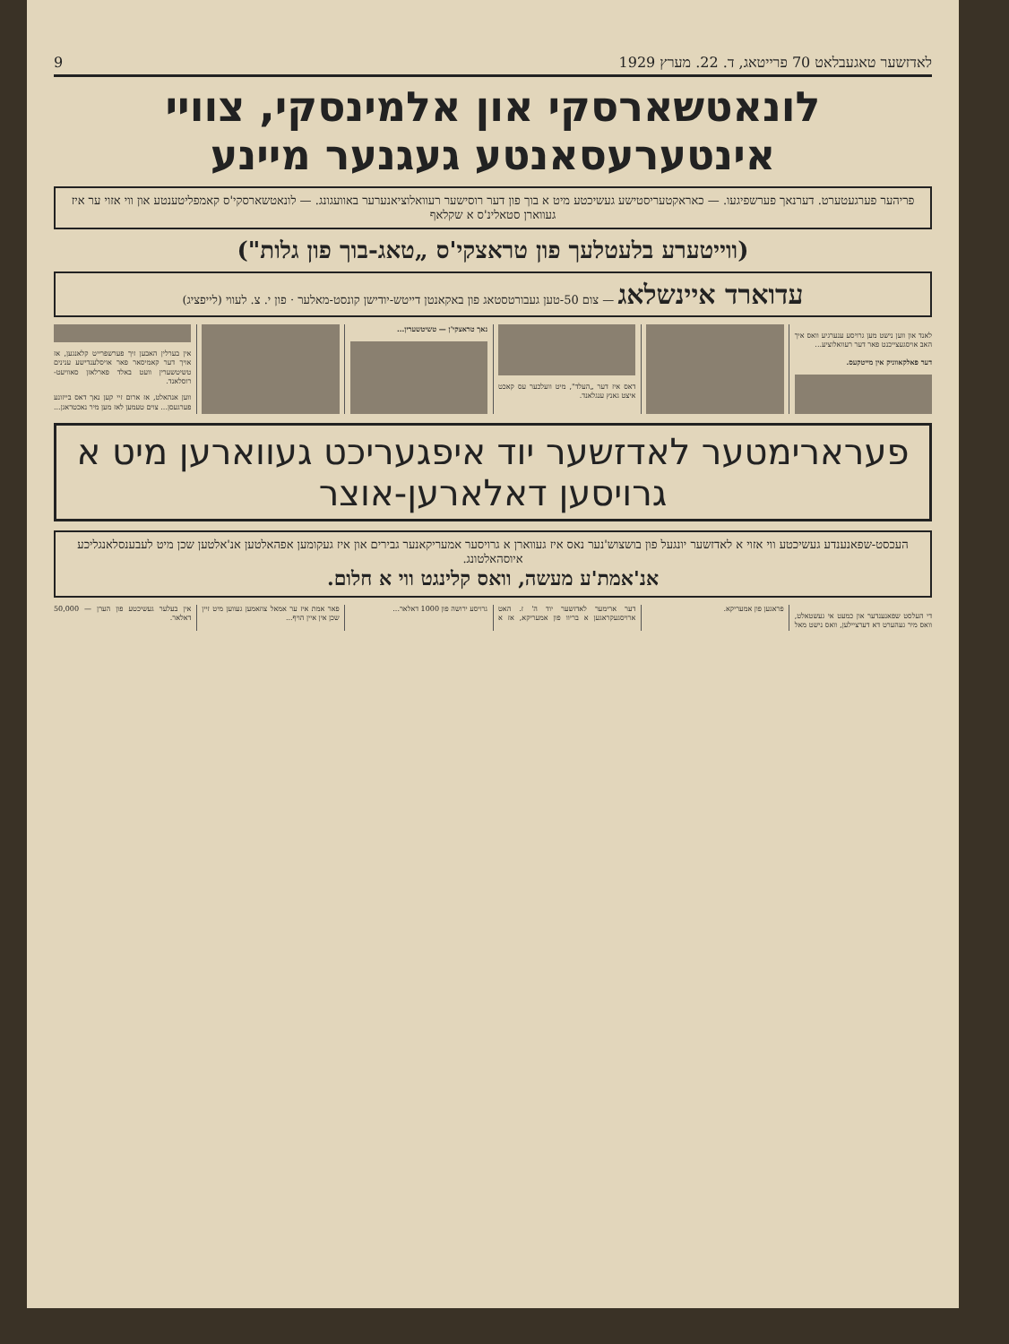לאדזשער טאגעבלאט 70 פרייטאג, ד. 22. מערץ 1929 9
לונאטשארסקי און אלמינסקי, צוויי אינטערעסאנטע געגנער מיינע
פריהער פערגעטערט. דערנאך פערשפיגעו. — כאראקטעריסטישע געשיכטע מיט א בוך פון דער רוסישער רעוואלוציאנערער באוועגונג. — לונאטשארסקי'ס קאמפליטענטע און ווי אזוי ער איז געווארן סטאלינ'ס א שקלאף
(ווייטערע בלעטלעך פון טראצקי'ס „טאג-בוך פון גלות")
עדוארד איינשלאג — צום 50-טען געבורטסטאג פון באקאנטן דייטש-יודישן קונסט-מאלער · פון י. צ. לעווי (לייפציג)
לאנד און ווען נישט מען גרויסע ענערגיע וואס איך האב אויסגעצייכנט פאר דער רעוואלוציע...
דער פאלקאווניק אין מייטקעס.
דאס איז דער „העלד", מיט וועלכער עס קאכט איצט גאנץ ענגלאנד.
נאך טראצקי'ן — טשיטשערין...
אין בערלין האבען זיך פערשפרייט קלאנגען, אז אויך דער קאמיסאר פאר אויסלענדישע ענינים טשיטשערין וועט באלד פארלאזן סאוויעט-רוסלאנד.
ווען אנהאלט, אז ארום זיי קען נאך דאס בייזונע פערגעסן... צוים טעמען לאז מען מיר נאכטראגן...
פערארימטער לאדזשער יוד איפגעריכט געווארען מיט א גרויסען דאלארען-אוצר
העכסט-שפאנענדע געשיכטע ווי אזוי א לאדזשער יונגעל פון בושצוש'נער נאס איז געווארן א גרויסער אמעריקאנער גבירים און איז געקומען אפהאלטען אנ'אלטען שכן מיט לעבענסלאנגליכע איוסהאלטונג.
אנ'אמת'ע מעשה, וואס קלינגט ווי א חלום.
די העלסט שפאנענדער און כמעט אי געשטאלט, וואס מיר געהערט דא דערציילען, וואס נישט מאל פראגען פון אמעריקא.
דער ארימער לאדזשער יוד ה' ז. האט ארויסגעקראגען א בריוו פון אמעריקא, אז א גרויסע ירושה פון 1000 דאלאר...
פאר אמת איז ער אמאל צוזאמען געווען מיט זיין שכן אין איין הויף...
אין בעלער געשיכטע פון הערן — 50,000 דאלאר.